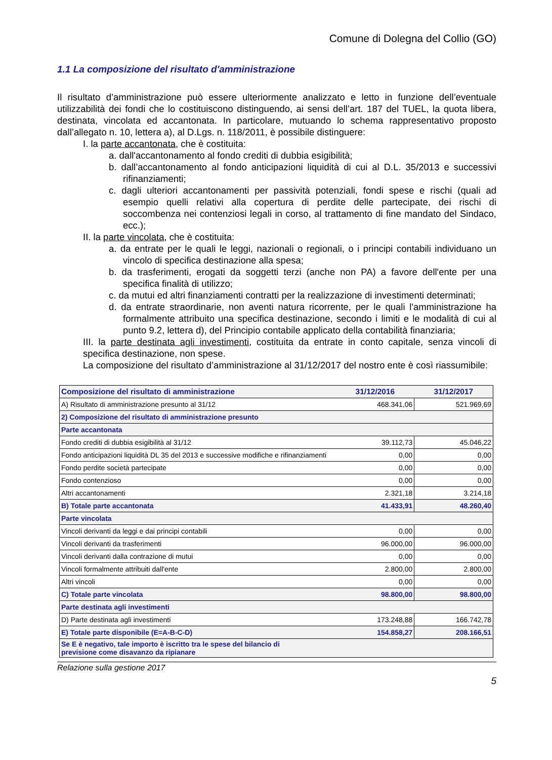Comune di Dolegna del Collio (GO)
1.1 La composizione del risultato d'amministrazione
Il risultato d’amministrazione può essere ulteriormente analizzato e letto in funzione dell’eventuale utilizzabilità dei fondi che lo costituiscono distinguendo, ai sensi dell’art. 187 del TUEL, la quota libera, destinata, vincolata ed accantonata. In particolare, mutuando lo schema rappresentativo proposto dall’allegato n. 10, lettera a), al D.Lgs. n. 118/2011, è possibile distinguere:
I. la parte accantonata, che è costituita:
a. dall'accantonamento al fondo crediti di dubbia esigibilità;
b. dall’accantonamento al fondo anticipazioni liquidità di cui al D.L. 35/2013 e successivi rifinanziamenti;
c. dagli ulteriori accantonamenti per passività potenziali, fondi spese e rischi (quali ad esempio quelli relativi alla copertura di perdite delle partecipate, dei rischi di soccombenza nei contenziosi legali in corso, al trattamento di fine mandato del Sindaco, ecc.);
II. la parte vincolata, che è costituita:
a. da entrate per le quali le leggi, nazionali o regionali, o i principi contabili individuano un vincolo di specifica destinazione alla spesa;
b. da trasferimenti, erogati da soggetti terzi (anche non PA) a favore dell'ente per una specifica finalità di utilizzo;
c. da mutui ed altri finanziamenti contratti per la realizzazione di investimenti determinati;
d. da entrate straordinarie, non aventi natura ricorrente, per le quali l'amministrazione ha formalmente attribuito una specifica destinazione, secondo i limiti e le modalità di cui al punto 9.2, lettera d), del Principio contabile applicato della contabilità finanziaria;
III. la parte destinata agli investimenti, costituita da entrate in conto capitale, senza vincoli di specifica destinazione, non spese.
La composizione del risultato d’amministrazione al 31/12/2017 del nostro ente è così riassumibile:
| Composizione del risultato di amministrazione | 31/12/2016 | 31/12/2017 |
| --- | --- | --- |
| A) Risultato di amministrazione presunto al 31/12 | 468.341,06 | 521.969,69 |
| 2) Composizione del risultato di amministrazione presunto | | |
| Parte accantonata | | |
| Fondo crediti di dubbia esigibilità al 31/12 | 39.112,73 | 45.046,22 |
| Fondo anticipazioni liquidità DL 35 del 2013 e successive modifiche e rifinanziamenti | 0,00 | 0,00 |
| Fondo perdite società partecipate | 0,00 | 0,00 |
| Fondo contenzioso | 0,00 | 0,00 |
| Altri accantonamenti | 2.321,18 | 3.214,18 |
| B) Totale parte accantonata | 41.433,91 | 48.260,40 |
| Parte vincolata | | |
| Vincoli derivanti da leggi e dai principi contabili | 0,00 | 0,00 |
| Vincoli derivanti da trasferimenti | 96.000,00 | 96.000,00 |
| Vincoli derivanti dalla contrazione di mutui | 0,00 | 0,00 |
| Vincoli formalmente attribuiti dall'ente | 2.800,00 | 2.800,00 |
| Altri vincoli | 0,00 | 0,00 |
| C) Totale parte vincolata | 98.800,00 | 98.800,00 |
| Parte destinata agli investimenti | | |
| D) Parte destinata agli investimenti | 173.248,88 | 166.742,78 |
| E) Totale parte disponibile (E=A-B-C-D) | 154.858,27 | 208.166,51 |
| Se E è negativo, tale importo è iscritto tra le spese del bilancio di previsione come disavanzo da ripianare | | |
Relazione sulla gestione 2017
5